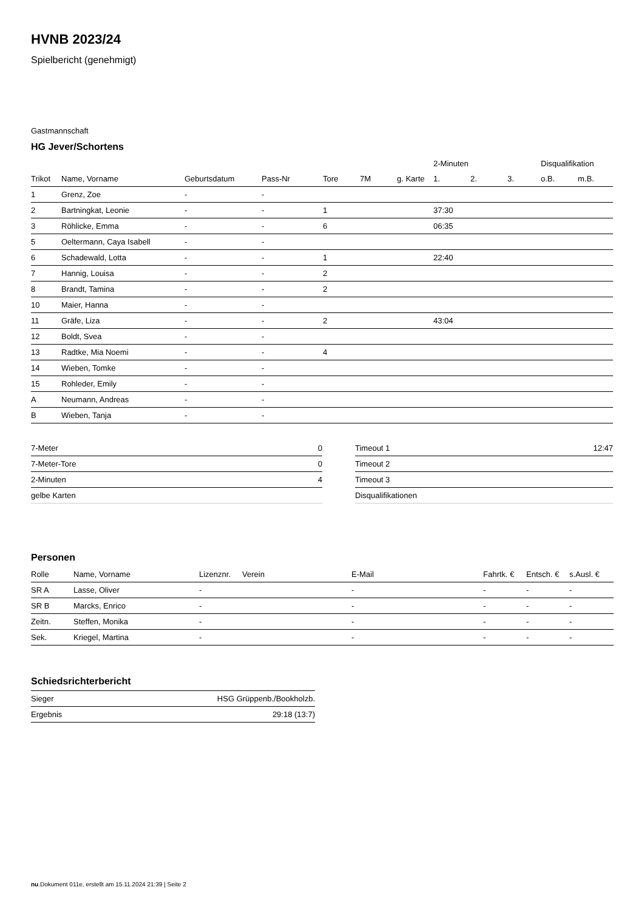HVNB 2023/24
Spielbericht (genehmigt)
Gastmannschaft
HG Jever/Schortens
| | | | | | | | 2-Minuten | | | Disqualifikation | |
| --- | --- | --- | --- | --- | --- | --- | --- | --- | --- | --- | --- |
| Trikot | Name, Vorname | Geburtsdatum | Pass-Nr | Tore | 7M | g. Karte | 1. | 2. | 3. | o.B. | m.B. |
| 1 | Grenz, Zoe | - | - | | | | | | | | |
| 2 | Bartningkat, Leonie | - | - | 1 | | | 37:30 | | | | |
| 3 | Röhlicke, Emma | - | - | 6 | | | 06:35 | | | | |
| 5 | Oeltermann, Caya Isabell | - | - | | | | | | | | |
| 6 | Schadewald, Lotta | - | - | 1 | | | 22:40 | | | | |
| 7 | Hannig, Louisa | - | - | 2 | | | | | | | |
| 8 | Brandt, Tamina | - | - | 2 | | | | | | | |
| 10 | Maier, Hanna | - | - | | | | | | | | |
| 11 | Gräfe, Liza | - | - | 2 | | | 43:04 | | | | |
| 12 | Boldt, Svea | - | - | | | | | | | | |
| 13 | Radtke, Mia Noemi | - | - | 4 | | | | | | | |
| 14 | Wieben, Tomke | - | - | | | | | | | | |
| 15 | Rohleder, Emily | - | - | | | | | | | | |
| A | Neumann, Andreas | - | - | | | | | | | | |
| B | Wieben, Tanja | - | - | | | | | | | | |
| 7-Meter | 0 |
| 7-Meter-Tore | 0 |
| 2-Minuten | 4 |
| gelbe Karten | |
| Timeout 1 | 12:47 |
| Timeout 2 | |
| Timeout 3 | |
| Disqualifikationen | |
Personen
| Rolle | Name, Vorname | Lizenznr. | Verein | E-Mail | Fahrtk. € | Entsch. € | s.Ausl. € |
| --- | --- | --- | --- | --- | --- | --- | --- |
| SR A | Lasse, Oliver | - | | - | - | - | - |
| SR B | Marcks, Enrico | - | | - | - | - | - |
| Zeitn. | Steffen, Monika | - | | - | - | - | - |
| Sek. | Kriegel, Martina | - | | - | - | - | - |
Schiedsrichterbericht
| Sieger | HSG Grüppenb./Bookholzb. |
| Ergebnis | 29:18 (13:7) |
nu.Dokument 011e, erstellt am 15.11.2024 21:39 | Seite 2